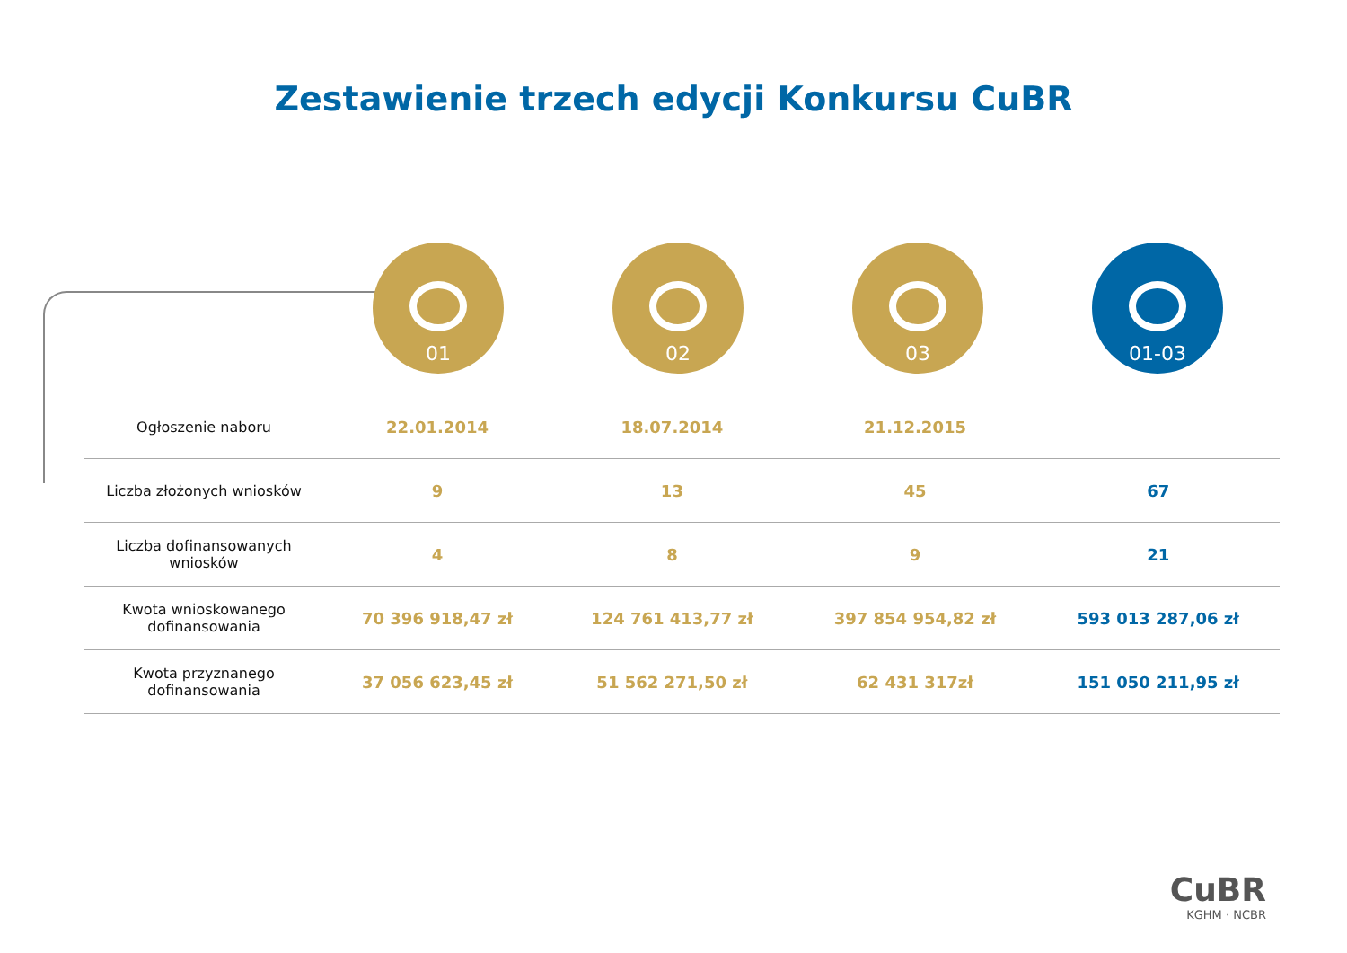Zestawienie trzech edycji Konkursu CuBR
01 02 03 01-03
| Ogłoszenie naboru | 22.01.2014 | 18.07.2014 | 21.12.2015 | |
| Liczba złożonych wniosków | 9 | 13 | 45 | 67 |
| Liczba dofinansowanych wniosków | 4 | 8 | 9 | 21 |
| Kwota wnioskowanego dofinansowania | 70 396 918,47 zł | 124 761 413,77 zł | 397 854 954,82 zł | 593 013 287,06 zł |
| Kwota przyznanego dofinansowania | 37 056 623,45 zł | 51 562 271,50 zł | 62 431 317zł | 151 050 211,95 zł |
CuBR
KGHM · NCBR